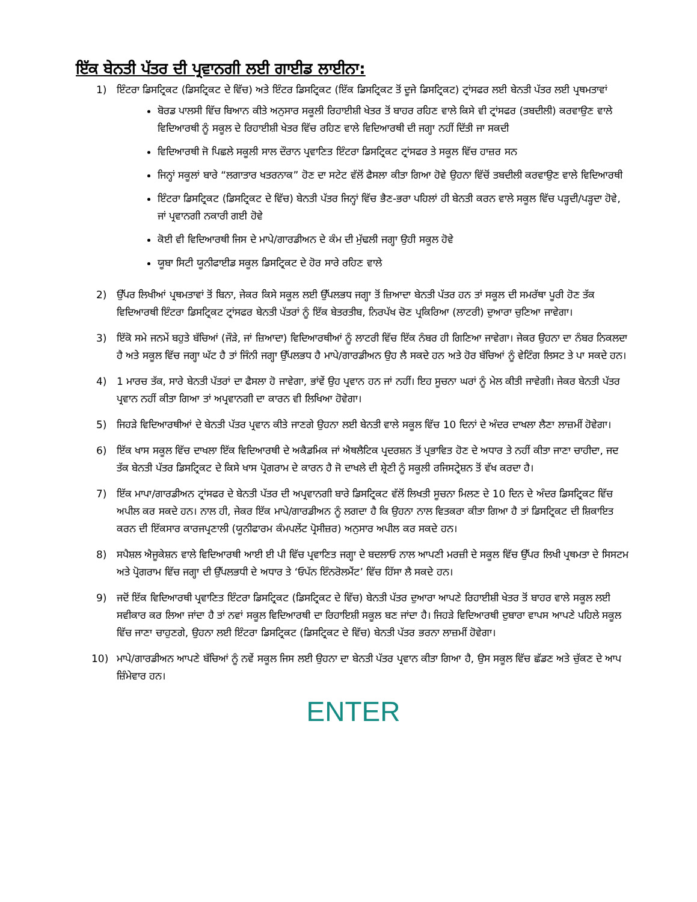ਇੱਕ ਬੇਨਤੀ ਪੱਤਰ ਦੀ ਪ੍ਰਵਾਨਗੀ ਲਈ ਗਾਈਡ ਲਾਈਨਾ:
1) ਇੰਟਰਾ ਡਿਸਟ੍ਰਿਕਟ (ਡਿਸਟ੍ਰਿਕਟ ਦੇ ਵਿੱਚ) ਅਤੇ ਇੰਟਰ ਡਿਸਟ੍ਰਿਕਟ (ਇੱਕ ਡਿਸਟ੍ਰਿਕਟ ਤੋਂ ਦੂਜੇ ਡਿਸਟ੍ਰਿਕਟ) ਟ੍ਰਾਂਸਫਰ ਲਈ ਬੇਨਤੀ ਪੱਤਰ ਲਈ ਪ੍ਰਥਮਤਾਵਾਂ
ਬੋਰਡ ਪਾਲਸੀ ਵਿੱਚ ਬਿਆਨ ਕੀਤੇ ਅਨੁਸਾਰ ਸਕੂਲੀ ਰਿਹਾਈਸ਼ੀ ਖੇਤਰ ਤੋਂ ਬਾਹਰ ਰਹਿਣ ਵਾਲੇ ਕਿਸੇ ਵੀ ਟ੍ਰਾਂਸਫਰ (ਤਬਦੀਲੀ) ਕਰਵਾਉਣ ਵਾਲੇ ਵਿਦਿਆਰਥੀ ਨੂੰ ਸਕੂਲ ਦੇ ਰਿਹਾਈਸ਼ੀ ਖੇਤਰ ਵਿੱਚ ਰਹਿਣ ਵਾਲੇ ਵਿਦਿਆਰਥੀ ਦੀ ਜਗ੍ਹਾ ਨਹੀਂ ਦਿੱਤੀ ਜਾ ਸਕਦੀ
ਵਿਦਿਆਰਥੀ ਜੋ ਪਿਛਲੇ ਸਕੂਲੀ ਸਾਲ ਦੌਰਾਨ ਪ੍ਰਵਾਣਿਤ ਇੰਟਰਾ ਡਿਸਟ੍ਰਿਕਟ ਟ੍ਰਾਂਸਫਰ ਤੇ ਸਕੂਲ ਵਿੱਚ ਹਾਜ਼ਰ ਸਨ
ਜਿਨ੍ਹਾਂ ਸਕੂਲਾਂ ਬਾਰੇ “ਲਗਾਤਾਰ ਖਤਰਨਾਕ” ਹੋਣ ਦਾ ਸਟੇਟ ਵੱਲੋਂ ਫੈਸਲਾ ਕੀਤਾ ਗਿਆ ਹੋਵੇ ਉਹਨਾ ਵਿੱਚੋਂ ਤਬਦੀਲੀ ਕਰਵਾਉਣ ਵਾਲੇ ਵਿਦਿਆਰਥੀ
ਇੰਟਰਾ ਡਿਸਟ੍ਰਿਕਟ (ਡਿਸਟ੍ਰਿਕਟ ਦੇ ਵਿੱਚ) ਬੇਨਤੀ ਪੱਤਰ ਜਿਨ੍ਹਾਂ ਵਿੱਚ ਭੈਣ-ਭਰਾ ਪਹਿਲਾਂ ਹੀ ਬੇਨਤੀ ਕਰਨ ਵਾਲੇ ਸਕੂਲ ਵਿੱਚ ਪੜ੍ਹਦੀ/ਪੜ੍ਹਦਾ ਹੋਵੇ, ਜਾਂ ਪ੍ਰਵਾਨਗੀ ਨਕਾਰੀ ਗਈ ਹੋਵੇ
ਕੋਈ ਵੀ ਵਿਦਿਆਰਥੀ ਜਿਸ ਦੇ ਮਾਪੇ/ਗਾਰਡੀਅਨ ਦੇ ਕੰਮ ਦੀ ਮੁੱਢਲੀ ਜਗ੍ਹਾ ਉਹੀ ਸਕੂਲ ਹੋਵੇ
ਯੂਬਾ ਸਿਟੀ ਯੂਨੀਫਾਈਡ ਸਕੂਲ ਡਿਸਟ੍ਰਿਕਟ ਦੇ ਹੋਰ ਸਾਰੇ ਰਹਿਣ ਵਾਲੇ
2) ਉੱਪਰ ਲਿਖੀਆਂ ਪ੍ਰਥਮਤਾਵਾਂ ਤੋਂ ਬਿਨਾ, ਜੇਕਰ ਕਿਸੇ ਸਕੂਲ ਲਈ ਉੱਪਲਭਧ ਜਗ੍ਹਾ ਤੋਂ ਜ਼ਿਆਦਾ ਬੇਨਤੀ ਪੱਤਰ ਹਨ ਤਾਂ ਸਕੂਲ ਦੀ ਸਮਰੱਥਾ ਪੂਰੀ ਹੋਣ ਤੱਕ ਵਿਦਿਆਰਥੀ ਇੰਟਰਾ ਡਿਸਟ੍ਰਿਕਟ ਟ੍ਰਾਂਸਫਰ ਬੇਨਤੀ ਪੱਤਰਾਂ ਨੂੰ ਇੱਕ ਬੇਤਰਤੀਬ, ਨਿਰਪੱਖ ਚੋਣ ਪ੍ਰਕਿਰਿਆ (ਲਾਟਰੀ) ਦੁਆਰਾ ਚੁਣਿਆ ਜਾਵੇਗਾ।
3) ਇੱਕੋ ਸਮੇ ਜਨਮੇਂ ਬਹੁਤੇ ਬੱਚਿਆਂ (ਜੌੜੇ, ਜਾਂ ਜ਼ਿਆਦਾ) ਵਿਦਿਆਰਥੀਆਂ ਨੂੰ ਲਾਟਰੀ ਵਿੱਚ ਇੱਕ ਨੰਬਰ ਹੀ ਗਿਣਿਆ ਜਾਵੇਗਾ। ਜੇਕਰ ਉਹਨਾ ਦਾ ਨੰਬਰ ਨਿਕਲਦਾ ਹੈ ਅਤੇ ਸਕੂਲ ਵਿੱਚ ਜਗ੍ਹਾ ਘੱਟ ਹੈ ਤਾਂ ਜਿੰਨੀ ਜਗ੍ਹਾ ਉੱਪਲਭਧ ਹੈ ਮਾਪੇ/ਗਾਰਡੀਅਨ ਉਹ ਲੈ ਸਕਦੇ ਹਨ ਅਤੇ ਹੋਰ ਬੱਚਿਆਂ ਨੂੰ ਵੇਟਿੰਗ ਲਿਸਟ ਤੇ ਪਾ ਸਕਦੇ ਹਨ।
4) 1 ਮਾਰਚ ਤੱਕ, ਸਾਰੇ ਬੇਨਤੀ ਪੱਤਰਾਂ ਦਾ ਫੈਸਲਾ ਹੋ ਜਾਵੇਗਾ, ਭਾਂਵੇਂ ਉਹ ਪ੍ਰਵਾਨ ਹਨ ਜਾਂ ਨਹੀਂ। ਇਹ ਸੂਚਨਾ ਘਰਾਂ ਨੂੰ ਮੇਲ ਕੀਤੀ ਜਾਵੇਗੀ। ਜੇਕਰ ਬੇਨਤੀ ਪੱਤਰ ਪ੍ਰਵਾਨ ਨਹੀਂ ਕੀਤਾ ਗਿਆ ਤਾਂ ਅਪ੍ਰਵਾਨਗੀ ਦਾ ਕਾਰਨ ਵੀ ਲਿਖਿਆ ਹੋਵੇਗਾ।
5) ਜਿਹੜੇ ਵਿਦਿਆਰਥੀਆਂ ਦੇ ਬੇਨਤੀ ਪੱਤਰ ਪ੍ਰਵਾਨ ਕੀਤੇ ਜਾਣਗੇ ਉਹਨਾ ਲਈ ਬੇਨਤੀ ਵਾਲੇ ਸਕੂਲ ਵਿੱਚ 10 ਦਿਨਾਂ ਦੇ ਅੰਦਰ ਦਾਖਲਾ ਲੈਣਾ ਲਾਜ਼ਮੀਂ ਹੋਵੇਗਾ।
6) ਇੱਕ ਖਾਸ ਸਕੂਲ ਵਿੱਚ ਦਾਖਲਾ ਇੱਕ ਵਿਦਿਆਰਥੀ ਦੇ ਅਕੈਡਮਿਕ ਜਾਂ ਐਥਲੈਟਿਕ ਪ੍ਰਦਰਸ਼ਨ ਤੋਂ ਪ੍ਰਭਾਵਿਤ ਹੋਣ ਦੇ ਅਧਾਰ ਤੇ ਨਹੀਂ ਕੀਤਾ ਜਾਣਾ ਚਾਹੀਦਾ, ਜਦ ਤੱਕ ਬੇਨਤੀ ਪੱਤਰ ਡਿਸਟ੍ਰਿਕਟ ਦੇ ਕਿਸੇ ਖਾਸ ਪ੍ਰੋਗਰਾਮ ਦੇ ਕਾਰਨ ਹੈ ਜੋ ਦਾਖਲੇ ਦੀ ਸ਼੍ਰੇਣੀ ਨੂੰ ਸਕੂਲੀ ਰਜਿਸਟ੍ਰੇਸ਼ਨ ਤੋਂ ਵੱਖ ਕਰਦਾ ਹੈ।
7) ਇੱਕ ਮਾਪਾ/ਗਾਰਡੀਅਨ ਟ੍ਰਾਂਸਫਰ ਦੇ ਬੇਨਤੀ ਪੱਤਰ ਦੀ ਅਪ੍ਰਵਾਨਗੀ ਬਾਰੇ ਡਿਸਟ੍ਰਿਕਟ ਵੱਲੋਂ ਲਿਖਤੀ ਸੂਚਨਾ ਮਿਲਣ ਦੇ 10 ਦਿਨ ਦੇ ਅੰਦਰ ਡਿਸਟ੍ਰਿਕਟ ਵਿੱਚ ਅਪੀਲ ਕਰ ਸਕਦੇ ਹਨ। ਨਾਲ ਹੀ, ਜੇਕਰ ਇੱਕ ਮਾਪੇ/ਗਾਰਡੀਅਨ ਨੂੰ ਲਗਦਾ ਹੈ ਕਿ ਉਹਨਾ ਨਾਲ ਵਿਤਕਰਾ ਕੀਤਾ ਗਿਆ ਹੈ ਤਾਂ ਡਿਸਟ੍ਰਿਕਟ ਦੀ ਸ਼ਿਕਾਇਤ ਕਰਨ ਦੀ ਇੱਕਸਾਰ ਕਾਰਜਪ੍ਰਣਾਲੀ (ਯੂਨੀਫਾਰਮ ਕੰਮਪਲੇਂਟ ਪ੍ਰੋਸੀਜ਼ਰ) ਅਨੁਸਾਰ ਅਪੀਲ ਕਰ ਸਕਦੇ ਹਨ।
8) ਸਪੈਸ਼ਲ ਐਜੂਕੇਸ਼ਨ ਵਾਲੇ ਵਿਦਿਆਰਥੀ ਆਈ ਈ ਪੀ ਵਿੱਚ ਪ੍ਰਵਾਣਿਤ ਜਗ੍ਹਾ ਦੇ ਬਦਲਾਓ ਨਾਲ ਆਪਣੀ ਮਰਜ਼ੀ ਦੇ ਸਕੂਲ ਵਿੱਚ ਉੱਪਰ ਲਿਖੀ ਪ੍ਰਥਮਤਾ ਦੇ ਸਿਸਟਮ ਅਤੇ ਪ੍ਰੋਗਰਾਮ ਵਿੱਚ ਜਗ੍ਹਾ ਦੀ ਉੱਪਲਭਧੀ ਦੇ ਅਧਾਰ ਤੇ ‘ਓਪੱਨ ਇੰਨਰੋਲਮੈਂਟ’ ਵਿੱਚ ਹਿੱਸਾ ਲੈ ਸਕਦੇ ਹਨ।
9) ਜਦੋਂ ਇੱਕ ਵਿਦਿਆਰਥੀ ਪ੍ਰਵਾਣਿਤ ਇੰਟਰਾ ਡਿਸਟ੍ਰਿਕਟ (ਡਿਸਟ੍ਰਿਕਟ ਦੇ ਵਿੱਚ) ਬੇਨਤੀ ਪੱਤਰ ਦੁਆਰਾ ਆਪਣੇ ਰਿਹਾਈਸ਼ੀ ਖੇਤਰ ਤੋਂ ਬਾਹਰ ਵਾਲੇ ਸਕੂਲ ਲਈ ਸਵੀਕਾਰ ਕਰ ਲਿਆ ਜਾਂਦਾ ਹੈ ਤਾਂ ਨਵਾਂ ਸਕੂਲ ਵਿਦਿਆਰਥੀ ਦਾ ਰਿਹਾਇਸ਼ੀ ਸਕੂਲ ਬਣ ਜਾਂਦਾ ਹੈ। ਜਿਹੜੇ ਵਿਦਿਆਰਥੀ ਦੁਬਾਰਾ ਵਾਪਸ ਆਪਣੇ ਪਹਿਲੇ ਸਕੂਲ ਵਿੱਚ ਜਾਣਾ ਚਾਹੁਣਗੇ, ਉਹਨਾ ਲਈ ਇੰਟਰਾ ਡਿਸਟ੍ਰਿਕਟ (ਡਿਸਟ੍ਰਿਕਟ ਦੇ ਵਿੱਚ) ਬੇਨਤੀ ਪੱਤਰ ਭਰਨਾ ਲਾਜ਼ਮੀਂ ਹੋਵੇਗਾ।
10) ਮਾਪੇ/ਗਾਰਡੀਅਨ ਆਪਣੇ ਬੱਚਿਆਂ ਨੂੰ ਨਵੇਂ ਸਕੂਲ ਜਿਸ ਲਈ ਉਹਨਾ ਦਾ ਬੇਨਤੀ ਪੱਤਰ ਪ੍ਰਵਾਨ ਕੀਤਾ ਗਿਆ ਹੈ, ਉਸ ਸਕੂਲ ਵਿੱਚ ਛੱਡਣ ਅਤੇ ਚੁੱਕਣ ਦੇ ਆਪ ਜ਼ਿੰਮੇਵਾਰ ਹਨ।
ENTER